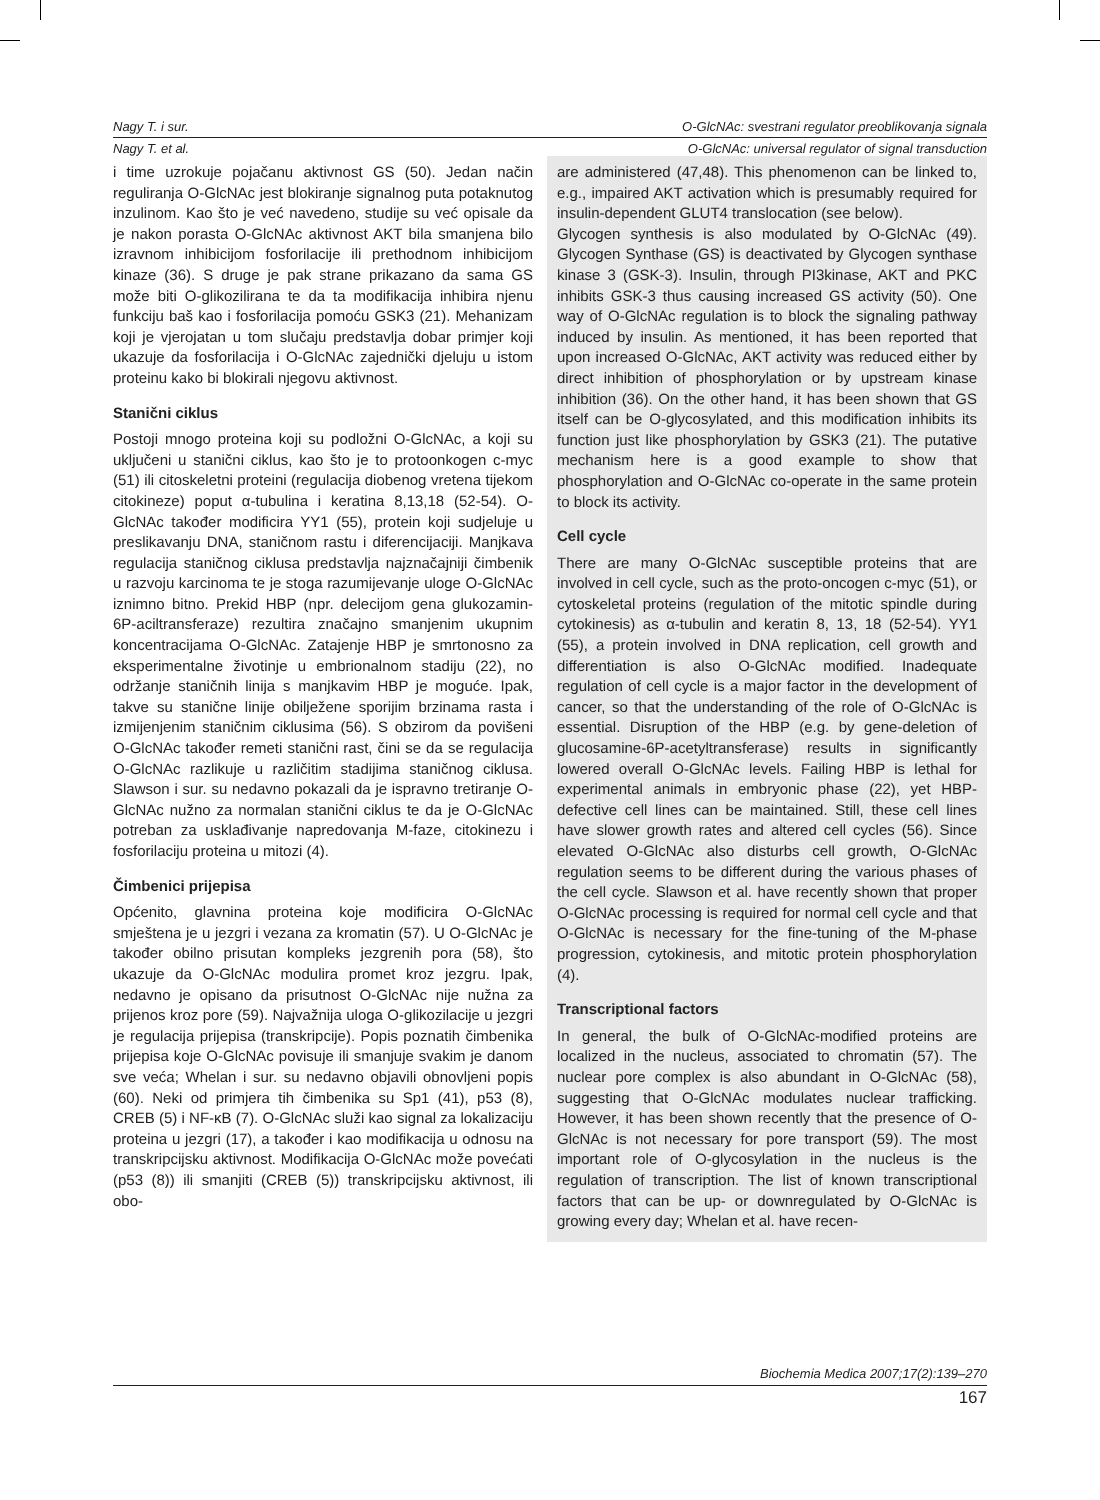Nagy T. i sur. O-GlcNAc: svestrani regulator preoblikovanja signala
Nagy T. et al. O-GlcNAc: universal regulator of signal transduction
i time uzrokuje pojačanu aktivnost GS (50). Jedan način reguliranja O-GlcNAc jest blokiranje signalnog puta potaknutog inzulinom. Kao što je već navedeno, studije su već opisale da je nakon porasta O-GlcNAc aktivnost AKT bila smanjena bilo izravnom inhibicijom fosforilacije ili prethodnom inhibicijom kinaze (36). S druge je pak strane prikazano da sama GS može biti O-glikozilirana te da ta modifikacija inhibira njenu funkciju baš kao i fosforilacija pomoću GSK3 (21). Mehanizam koji je vjerojatan u tom slučaju predstavlja dobar primjer koji ukazuje da fosforilacija i O-GlcNAc zajednički djeluju u istom proteinu kako bi blokirali njegovu aktivnost.
Stanični ciklus
Postoji mnogo proteina koji su podložni O-GlcNAc, a koji su uključeni u stanični ciklus, kao što je to protoonkogen c-myc (51) ili citoskeletni proteini (regulacija diobenog vretena tijekom citokineze) poput α-tubulina i keratina 8,13,18 (52-54). O-GlcNAc također modificira YY1 (55), protein koji sudjeluje u preslikavanju DNA, staničnom rastu i diferencijaciji. Manjkava regulacija staničnog ciklusa predstavlja najznačajniji čimbenik u razvoju karcinoma te je stoga razumijevanje uloge O-GlcNAc iznimno bitno. Prekid HBP (npr. delecijom gena glukozamin-6P-aciltransferaze) rezultira značajno smanjenim ukupnim koncentracijama O-GlcNAc. Zatajenje HBP je smrtonosno za eksperimentalne životinje u embrionalnom stadiju (22), no održanje staničnih linija s manjkavim HBP je moguće. Ipak, takve su stanične linije obilježene sporijim brzinama rasta i izmijenjenim staničnim ciklusima (56). S obzirom da povišeni O-GlcNAc također remeti stanični rast, čini se da se regulacija O-GlcNAc razlikuje u različitim stadijima staničnog ciklusa. Slawson i sur. su nedavno pokazali da je ispravno tretiranje O-GlcNAc nužno za normalan stanični ciklus te da je O-GlcNAc potreban za usklađivanje napredovanja M-faze, citokinezu i fosforilaciju proteina u mitozi (4).
Čimbenici prijepisa
Općenito, glavnina proteina koje modificira O-GlcNAc smještena je u jezgri i vezana za kromatin (57). U O-GlcNAc je također obilno prisutan kompleks jezgrenih pora (58), što ukazuje da O-GlcNAc modulira promet kroz jezgru. Ipak, nedavno je opisano da prisutnost O-GlcNAc nije nužna za prijenos kroz pore (59). Najvažnija uloga O-glikozilacije u jezgri je regulacija prijepisa (transkripcije). Popis poznatih čimbenika prijepisa koje O-GlcNAc povisuje ili smanjuje svakim je danom sve veća; Whelan i sur. su nedavno objavili obnovljeni popis (60). Neki od primjera tih čimbenika su Sp1 (41), p53 (8), CREB (5) i NF-κB (7). O-GlcNAc služi kao signal za lokalizaciju proteina u jezgri (17), a također i kao modifikacija u odnosu na transkripcijsku aktivnost. Modifikacija O-GlcNAc može povećati (p53 (8)) ili smanjiti (CREB (5)) transkripcijsku aktivnost, ili obo-
are administered (47,48). This phenomenon can be linked to, e.g., impaired AKT activation which is presumably required for insulin-dependent GLUT4 translocation (see below).
Glycogen synthesis is also modulated by O-GlcNAc (49). Glycogen Synthase (GS) is deactivated by Glycogen synthase kinase 3 (GSK-3). Insulin, through PI3kinase, AKT and PKC inhibits GSK-3 thus causing increased GS activity (50). One way of O-GlcNAc regulation is to block the signaling pathway induced by insulin. As mentioned, it has been reported that upon increased O-GlcNAc, AKT activity was reduced either by direct inhibition of phosphorylation or by upstream kinase inhibition (36). On the other hand, it has been shown that GS itself can be O-glycosylated, and this modification inhibits its function just like phosphorylation by GSK3 (21). The putative mechanism here is a good example to show that phosphorylation and O-GlcNAc co-operate in the same protein to block its activity.
Cell cycle
There are many O-GlcNAc susceptible proteins that are involved in cell cycle, such as the proto-oncogen c-myc (51), or cytoskeletal proteins (regulation of the mitotic spindle during cytokinesis) as α-tubulin and keratin 8, 13, 18 (52-54). YY1 (55), a protein involved in DNA replication, cell growth and differentiation is also O-GlcNAc modified. Inadequate regulation of cell cycle is a major factor in the development of cancer, so that the understanding of the role of O-GlcNAc is essential. Disruption of the HBP (e.g. by gene-deletion of glucosamine-6P-acetyltransferase) results in significantly lowered overall O-GlcNAc levels. Failing HBP is lethal for experimental animals in embryonic phase (22), yet HBP-defective cell lines can be maintained. Still, these cell lines have slower growth rates and altered cell cycles (56). Since elevated O-GlcNAc also disturbs cell growth, O-GlcNAc regulation seems to be different during the various phases of the cell cycle. Slawson et al. have recently shown that proper O-GlcNAc processing is required for normal cell cycle and that O-GlcNAc is necessary for the fine-tuning of the M-phase progression, cytokinesis, and mitotic protein phosphorylation (4).
Transcriptional factors
In general, the bulk of O-GlcNAc-modified proteins are localized in the nucleus, associated to chromatin (57). The nuclear pore complex is also abundant in O-GlcNAc (58), suggesting that O-GlcNAc modulates nuclear trafficking. However, it has been shown recently that the presence of O-GlcNAc is not necessary for pore transport (59). The most important role of O-glycosylation in the nucleus is the regulation of transcription. The list of known transcriptional factors that can be up- or downregulated by O-GlcNAc is growing every day; Whelan et al. have recen-
Biochemia Medica 2007;17(2):139–270
167